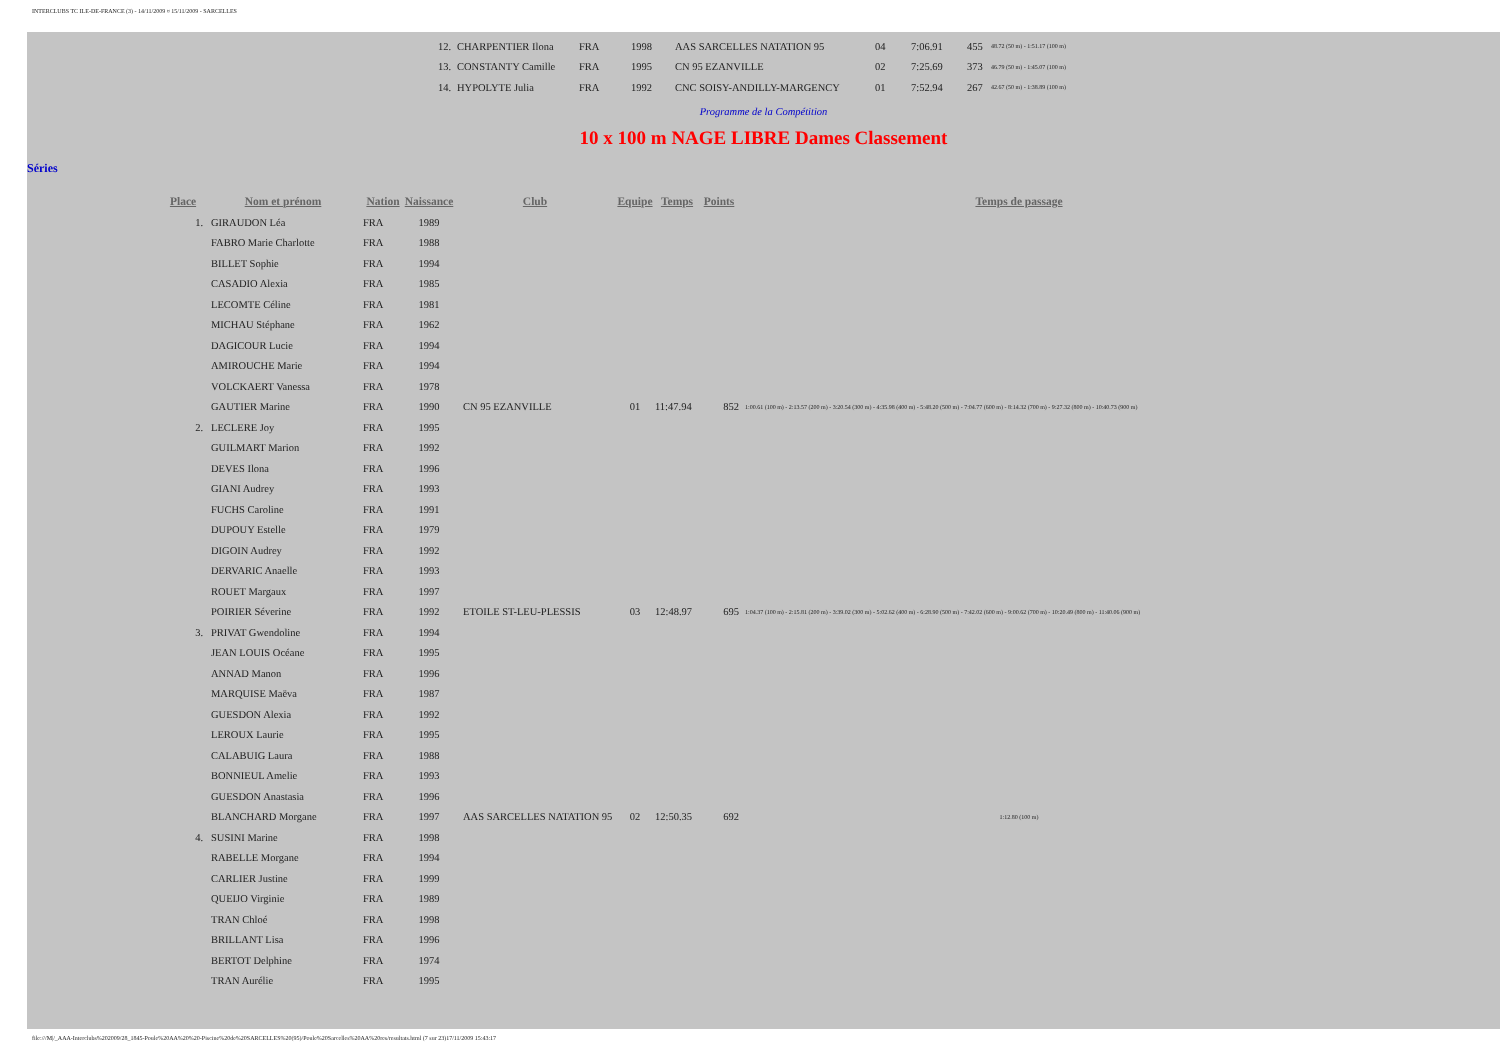INTERCLUBS TC ILE-DE-FRANCE (3) - 14/11/2009 ¤ 15/11/2009 - SARCELLES
| 12. | CHARPENTIER Ilona | FRA | 1998 | AAS SARCELLES NATATION 95 | 04 | 7:06.91 | 455 | 48.72 (50 m) - 1:51.17 (100 m) |
| 13. | CONSTANTY Camille | FRA | 1995 | CN 95 EZANVILLE | 02 | 7:25.69 | 373 | 46.79 (50 m) - 1:45.07 (100 m) |
| 14. | HYPOLYTE Julia | FRA | 1992 | CNC SOISY-ANDILLY-MARGENCY | 01 | 7:52.94 | 267 | 42.67 (50 m) - 1:38.89 (100 m) |
Programme de la Compétition
10 x 100 m NAGE LIBRE Dames Classement
Séries
| Place | Nom et prénom | Nation | Naissance | Club | Equipe | Temps | Points | Temps de passage |
| --- | --- | --- | --- | --- | --- | --- | --- | --- |
| 1. | GIRAUDON Léa | FRA | 1989 | | | | | |
| | FABRO Marie Charlotte | FRA | 1988 | | | | | |
| | BILLET Sophie | FRA | 1994 | | | | | |
| | CASADIO Alexia | FRA | 1985 | | | | | |
| | LECOMTE Céline | FRA | 1981 | | | | | |
| | MICHAU Stéphane | FRA | 1962 | | | | | |
| | DAGICOUR Lucie | FRA | 1994 | | | | | |
| | AMIROUCHE Marie | FRA | 1994 | | | | | |
| | VOLCKAERT Vanessa | FRA | 1978 | | | | | |
| | GAUTIER Marine | FRA | 1990 | CN 95 EZANVILLE | 01 | 11:47.94 | 852 | 1:00.61 (100 m) - 2:13.57 (200 m) - 3:20.54 (300 m) - 4:35.98 (400 m) - 5:48.20 (500 m) - 7:04.77 (600 m) - 8:14.32 (700 m) - 9:27.32 (800 m) - 10:40.73 (900 m) |
| 2. | LECLERE Joy | FRA | 1995 | | | | | |
| | GUILMART Marion | FRA | 1992 | | | | | |
| | DEVES Ilona | FRA | 1996 | | | | | |
| | GIANI Audrey | FRA | 1993 | | | | | |
| | FUCHS Caroline | FRA | 1991 | | | | | |
| | DUPOUY Estelle | FRA | 1979 | | | | | |
| | DIGOIN Audrey | FRA | 1992 | | | | | |
| | DERVARIC Anaelle | FRA | 1993 | | | | | |
| | ROUET Margaux | FRA | 1997 | | | | | |
| | POIRIER Séverine | FRA | 1992 | ETOILE ST-LEU-PLESSIS | 03 | 12:48.97 | 695 | 1:04.37 (100 m) - 2:15.81 (200 m) - 3:39.02 (300 m) - 5:02.62 (400 m) - 6:28.90 (500 m) - 7:42.02 (600 m) - 9:00.62 (700 m) - 10:20.49 (800 m) - 11:40.06 (900 m) |
| 3. | PRIVAT Gwendoline | FRA | 1994 | | | | | |
| | JEAN LOUIS Océane | FRA | 1995 | | | | | |
| | ANNAD Manon | FRA | 1996 | | | | | |
| | MARQUISE Maëva | FRA | 1987 | | | | | |
| | GUESDON Alexia | FRA | 1992 | | | | | |
| | LEROUX Laurie | FRA | 1995 | | | | | |
| | CALABUIG Laura | FRA | 1988 | | | | | |
| | BONNIEUL Amelie | FRA | 1993 | | | | | |
| | GUESDON Anastasia | FRA | 1996 | | | | | |
| | BLANCHARD Morgane | FRA | 1997 | AAS SARCELLES NATATION 95 | 02 | 12:50.35 | 692 | 1:12.80 (100 m) |
| 4. | SUSINI Marine | FRA | 1998 | | | | | |
| | RABELLE Morgane | FRA | 1994 | | | | | |
| | CARLIER Justine | FRA | 1999 | | | | | |
| | QUEIJO Virginie | FRA | 1989 | | | | | |
| | TRAN Chloé | FRA | 1998 | | | | | |
| | BRILLANT Lisa | FRA | 1996 | | | | | |
| | BERTOT Delphine | FRA | 1974 | | | | | |
| | TRAN Aurélie | FRA | 1995 | | | | | |
file:///M|/_AAA-Interclubs%202009/28_1845-Poule%20AA%20%20-Piscine%20de%20SARCELLES%20(95)/Poule%20Sarcelles%20AA%20res/resultats.html (7 sur 23)17/11/2009 15:43:17